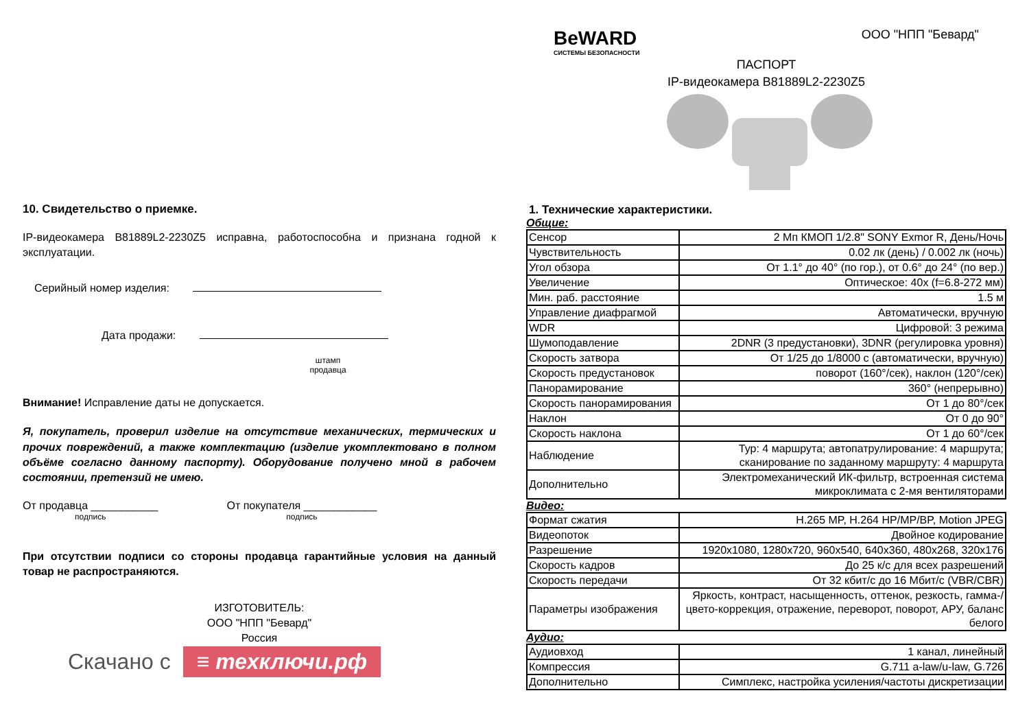10. Свидетельство о приемке.
IP-видеокамера B81889L2-2230Z5 исправна, работоспособна и признана годной к эксплуатации.
Серийный номер изделия:
Дата продажи:
штамп
продавца
Внимание! Исправление даты не допускается.
Я, покупатель, проверил изделие на отсутствие механических, термических и прочих повреждений, а также комплектацию (изделие укомплектовано в полном объёме согласно данному паспорту). Оборудование получено мной в рабочем состоянии, претензий не имею.
От продавца ___________
подпись
От покупателя ____________
подпись
При отсутствии подписи со стороны продавца гарантийные условия на данный товар не распространяются.
ИЗГОТОВИТЕЛЬ:
ООО "НПП "Бевард"
Россия
Скачано с ≡ техключи.рф
BeWARD
СИСТЕМЫ БЕЗОПАСНОСТИ
ООО "НПП "Бевард"
ПАСПОРТ
IP-видеокамера B81889L2-2230Z5
1. Технические характеристики.
Общие:
| Сенсор | 2 Мп КМОП 1/2.8" SONY Exmor R, День/Ночь |
| Чувствительность | 0.02 лк (день) / 0.002 лк (ночь) |
| Угол обзора | От 1.1° до 40° (по гор.), от 0.6° до 24° (по вер.) |
| Увеличение | Оптическое: 40x (f=6.8-272 мм) |
| Мин. раб. расстояние | 1.5 м |
| Управление диафрагмой | Автоматически, вручную |
| WDR | Цифровой: 3 режима |
| Шумоподавление | 2DNR (3 предустановки), 3DNR (регулировка уровня) |
| Скорость затвора | От 1/25 до 1/8000 с (автоматически, вручную) |
| Скорость предустановок | поворот (160°/сек), наклон (120°/сек) |
| Панорамирование | 360° (непрерывно) |
| Скорость панорамирования | От 1 до 80°/сек |
| Наклон | От 0 до 90° |
| Скорость наклона | От 1 до 60°/сек |
| Наблюдение | Тур: 4 маршрута; автопатрулирование: 4 маршрута; сканирование по заданному маршруту: 4 маршрута |
| Дополнительно | Электромеханический ИК-фильтр, встроенная система микроклимата с 2-мя вентиляторами |
Видео:
| Формат сжатия | H.265 MP, H.264 HP/MP/BP, Motion JPEG |
| Видеопоток | Двойное кодирование |
| Разрешение | 1920x1080, 1280x720, 960x540, 640x360, 480x268, 320x176 |
| Скорость кадров | До 25 к/с для всех разрешений |
| Скорость передачи | От 32 кбит/с до 16 Мбит/с (VBR/CBR) |
| Параметры изображения | Яркость, контраст, насыщенность, оттенок, резкость, гамма-/цвето-коррекция, отражение, переворот, поворот, АРУ, баланс белого |
Аудио:
| Аудиовход | 1 канал, линейный |
| Компрессия | G.711 a-law/u-law, G.726 |
| Дополнительно | Симплекс, настройка усиления/частоты дискретизации |